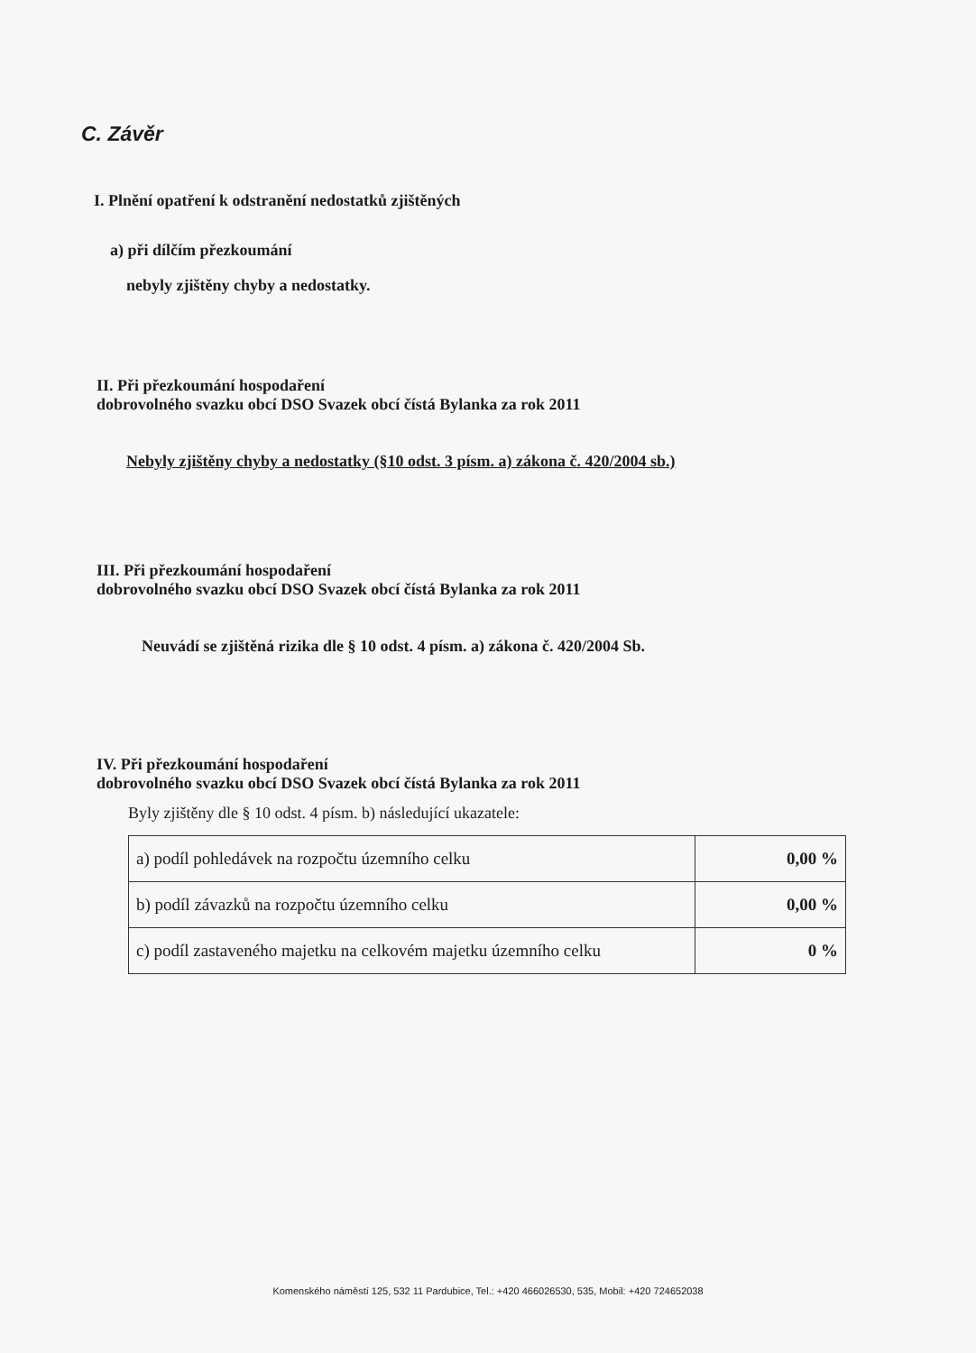C. Závěr
I. Plnění opatření k odstranění nedostatků zjištěných
a) při dílčím přezkoumání
nebyly zjištěny chyby a nedostatky.
II. Při přezkoumání hospodaření
dobrovolného svazku obcí DSO Svazek obcí čístá Bylanka za rok 2011
Nebyly zjištěny chyby a nedostatky (§10 odst. 3 písm. a) zákona č. 420/2004 sb.)
III. Při přezkoumání hospodaření
dobrovolného svazku obcí DSO Svazek obcí čístá Bylanka za rok 2011
Neuvádí se zjištěná rizika dle § 10 odst. 4 písm. a) zákona č. 420/2004 Sb.
IV. Při přezkoumání hospodaření
dobrovolného svazku obcí DSO Svazek obcí čístá Bylanka za rok 2011
Byly zjištěny dle § 10 odst. 4 písm. b) následující ukazatele:
| a) podíl pohledávek na rozpočtu územního celku | 0,00 % |
| b) podíl závazků na rozpočtu územního celku | 0,00 % |
| c) podíl zastaveného majetku na celkovém majetku územního celku | 0 % |
Komenského náměstí 125, 532 11 Pardubice, Tel.: +420 466026530, 535, Mobil: +420 724652038